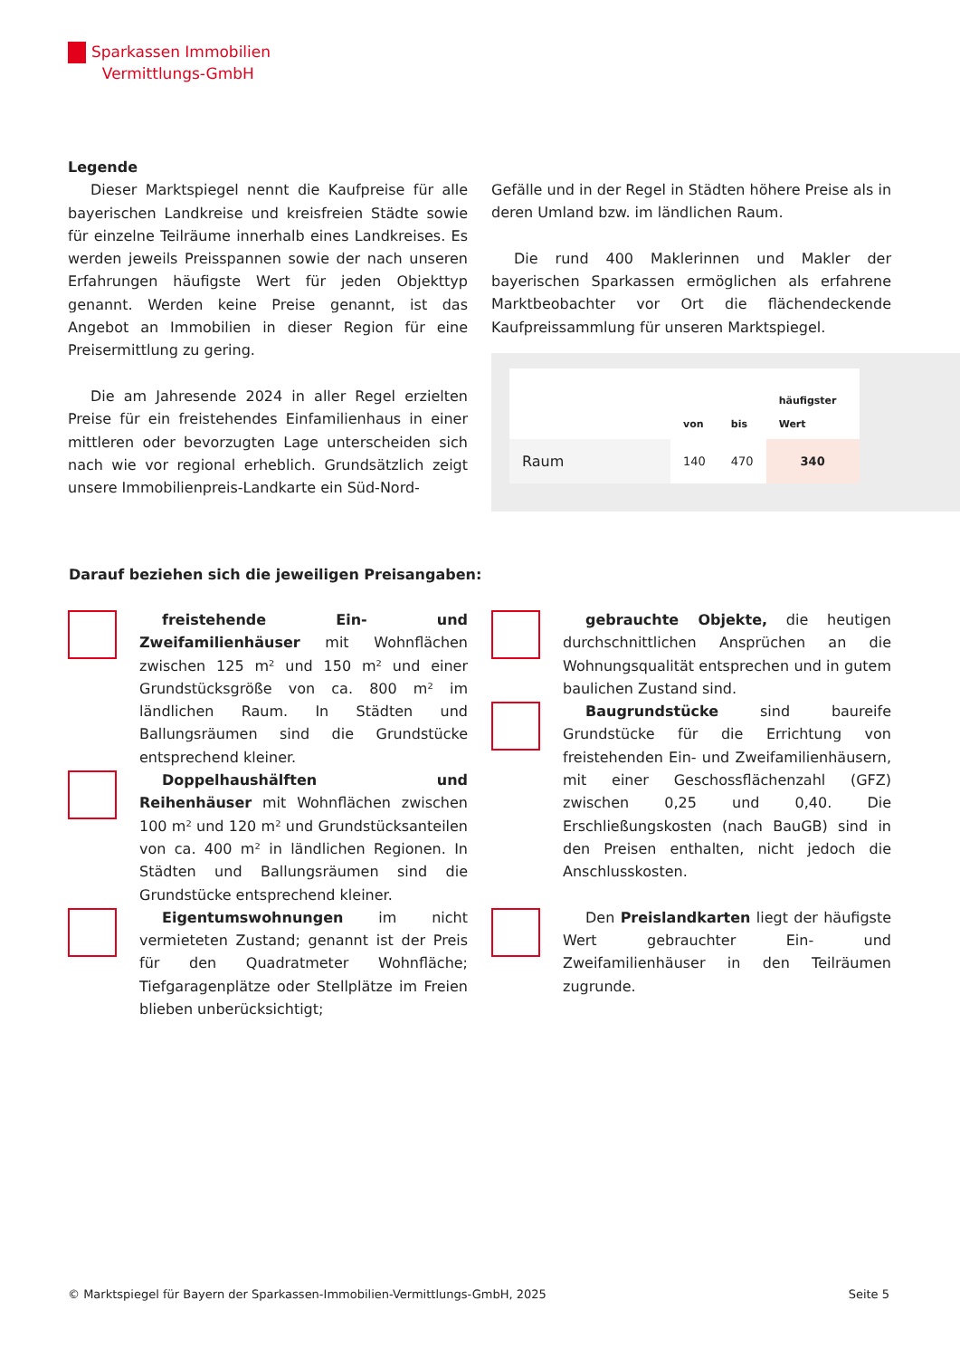Sparkassen Immobilien
Vermittlungs-GmbH
Legende
Dieser Marktspiegel nennt die Kaufpreise für alle bayerischen Landkreise und kreisfreien Städte sowie für einzelne Teilräume innerhalb eines Landkreises. Es werden jeweils Preisspannen sowie der nach unseren Erfahrungen häufigste Wert für jeden Objekttyp genannt. Werden keine Preise genannt, ist das Angebot an Immobilien in dieser Region für eine Preisermittlung zu gering.
Die am Jahresende 2024 in aller Regel erzielten Preise für ein freistehendes Einfamilienhaus in einer mittleren oder bevorzugten Lage unterscheiden sich nach wie vor regional erheblich. Grundsätzlich zeigt unsere Immobilienpreis-Landkarte ein Süd-Nord-
Gefälle und in der Regel in Städten höhere Preise als in deren Umland bzw. im ländlichen Raum.
Die rund 400 Maklerinnen und Makler der bayerischen Sparkassen ermöglichen als erfahrene Marktbeobachter vor Ort die flächendeckende Kaufpreissammlung für unseren Marktspiegel.
| | von | bis | häufigster Wert |
| --- | --- | --- | --- |
| Raum | 140 | 470 | 340 |
Darauf beziehen sich die jeweiligen Preisangaben:
freistehende Ein- und Zweifamilienhäuser mit Wohnflächen zwischen 125 m² und 150 m² und einer Grundstücksgröße von ca. 800 m² im ländlichen Raum. In Städten und Ballungsräumen sind die Grundstücke entsprechend kleiner.
Doppelhaushälften und Reihenhäuser mit Wohnflächen zwischen 100 m² und 120 m² und Grundstücksanteilen von ca. 400 m² in ländlichen Regionen. In Städten und Ballungsräumen sind die Grundstücke entsprechend kleiner.
Eigentumswohnungen im nicht vermieteten Zustand; genannt ist der Preis für den Quadratmeter Wohnfläche; Tiefgaragenplätze oder Stellplätze im Freien blieben unberücksichtigt;
gebrauchte Objekte, die heutigen durchschnittlichen Ansprüchen an die Wohnungsqualität entsprechen und in gutem baulichen Zustand sind.
Baugrundstücke sind baureife Grundstücke für die Errichtung von freistehenden Ein- und Zweifamilienhäusern, mit einer Geschossflächenzahl (GFZ) zwischen 0,25 und 0,40. Die Erschließungskosten (nach BauGB) sind in den Preisen enthalten, nicht jedoch die Anschlusskosten.
Den Preislandkarten liegt der häufigste Wert gebrauchter Ein- und Zweifamilienhäuser in den Teilräumen zugrunde.
© Marktspiegel für Bayern der Sparkassen-Immobilien-Vermittlungs-GmbH, 2025 Seite 5